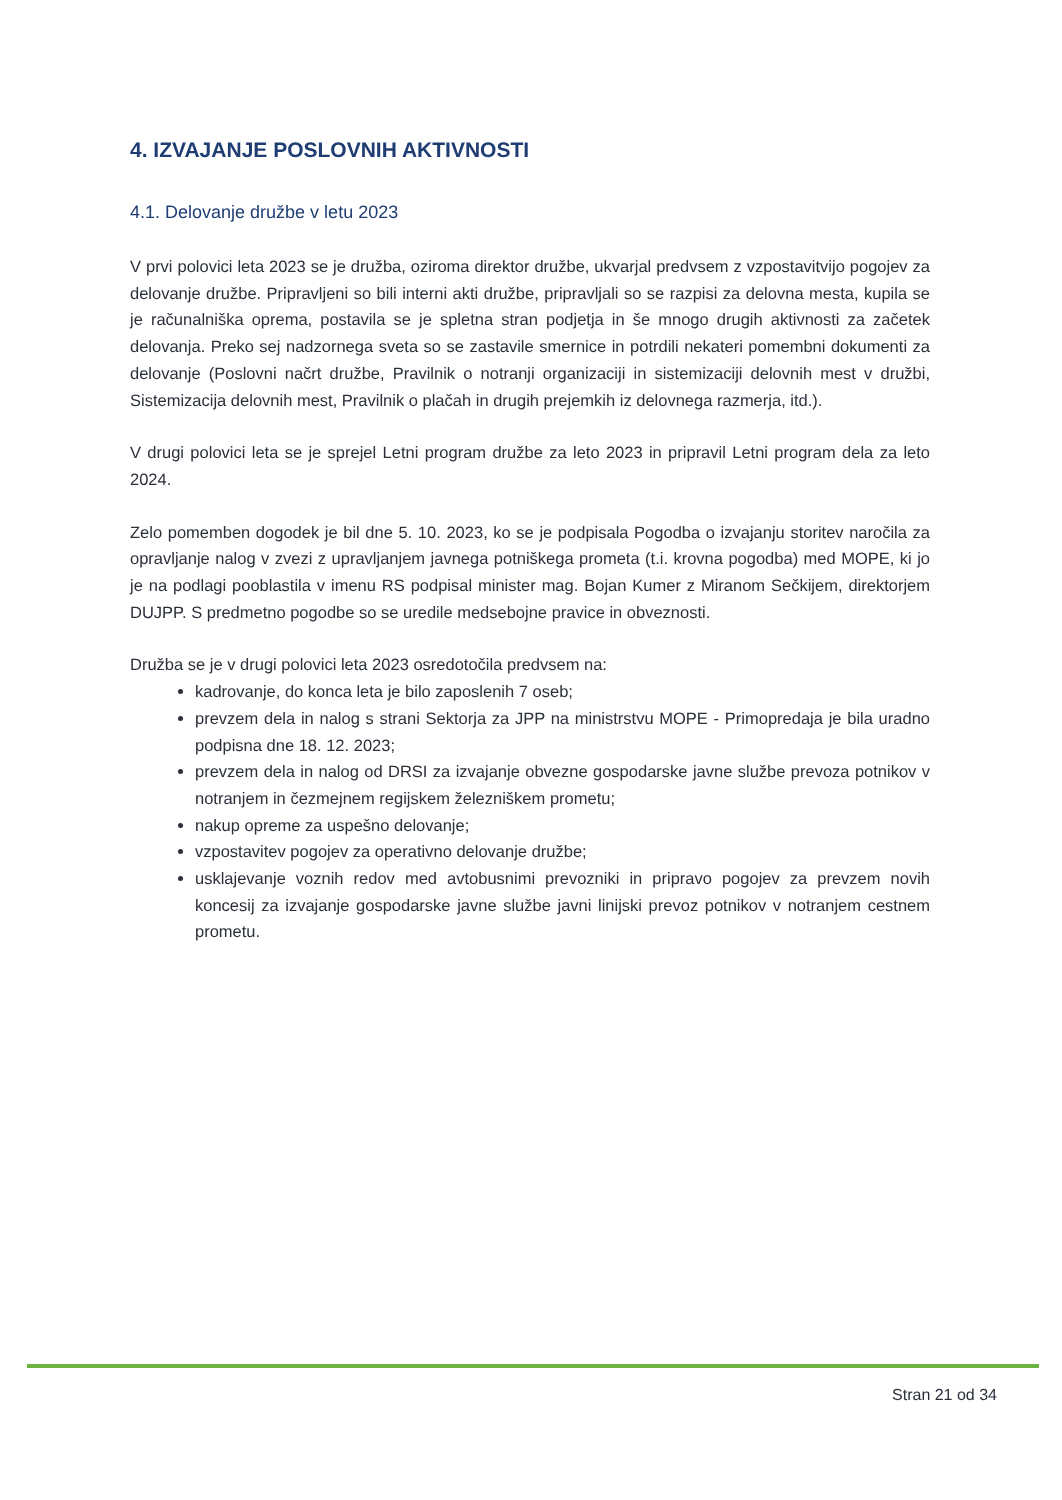4. IZVAJANJE POSLOVNIH AKTIVNOSTI
4.1. Delovanje družbe v letu 2023
V prvi polovici leta 2023 se je družba, oziroma direktor družbe, ukvarjal predvsem z vzpostavitvijo pogojev za delovanje družbe. Pripravljeni so bili interni akti družbe, pripravljali so se razpisi za delovna mesta, kupila se je računalniška oprema, postavila se je spletna stran podjetja in še mnogo drugih aktivnosti za začetek delovanja. Preko sej nadzornega sveta so se zastavile smernice in potrdili nekateri pomembni dokumenti za delovanje (Poslovni načrt družbe, Pravilnik o notranji organizaciji in sistemizaciji delovnih mest v družbi, Sistemizacija delovnih mest, Pravilnik o plačah in drugih prejemkih iz delovnega razmerja, itd.).
V drugi polovici leta se je sprejel Letni program družbe za leto 2023 in pripravil Letni program dela za leto 2024.
Zelo pomemben dogodek je bil dne 5. 10. 2023, ko se je podpisala Pogodba o izvajanju storitev naročila za opravljanje nalog v zvezi z upravljanjem javnega potniškega prometa (t.i. krovna pogodba) med MOPE, ki jo je na podlagi pooblastila v imenu RS podpisal minister mag. Bojan Kumer z Miranom Sečkijem, direktorjem DUJPP. S predmetno pogodbe so se uredile medsebojne pravice in obveznosti.
Družba se je v drugi polovici leta 2023 osredotočila predvsem na:
kadrovanje, do konca leta je bilo zaposlenih 7 oseb;
prevzem dela in nalog s strani Sektorja za JPP na ministrstvu MOPE - Primopredaja je bila uradno podpisna dne 18. 12. 2023;
prevzem dela in nalog od DRSI za izvajanje obvezne gospodarske javne službe prevoza potnikov v notranjem in čezmejnem regijskem železniškem prometu;
nakup opreme za uspešno delovanje;
vzpostavitev pogojev za operativno delovanje družbe;
usklajevanje voznih redov med avtobusnimi prevozniki in pripravo pogojev za prevzem novih koncesij za izvajanje gospodarske javne službe javni linijski prevoz potnikov v notranjem cestnem prometu.
Stran 21 od 34